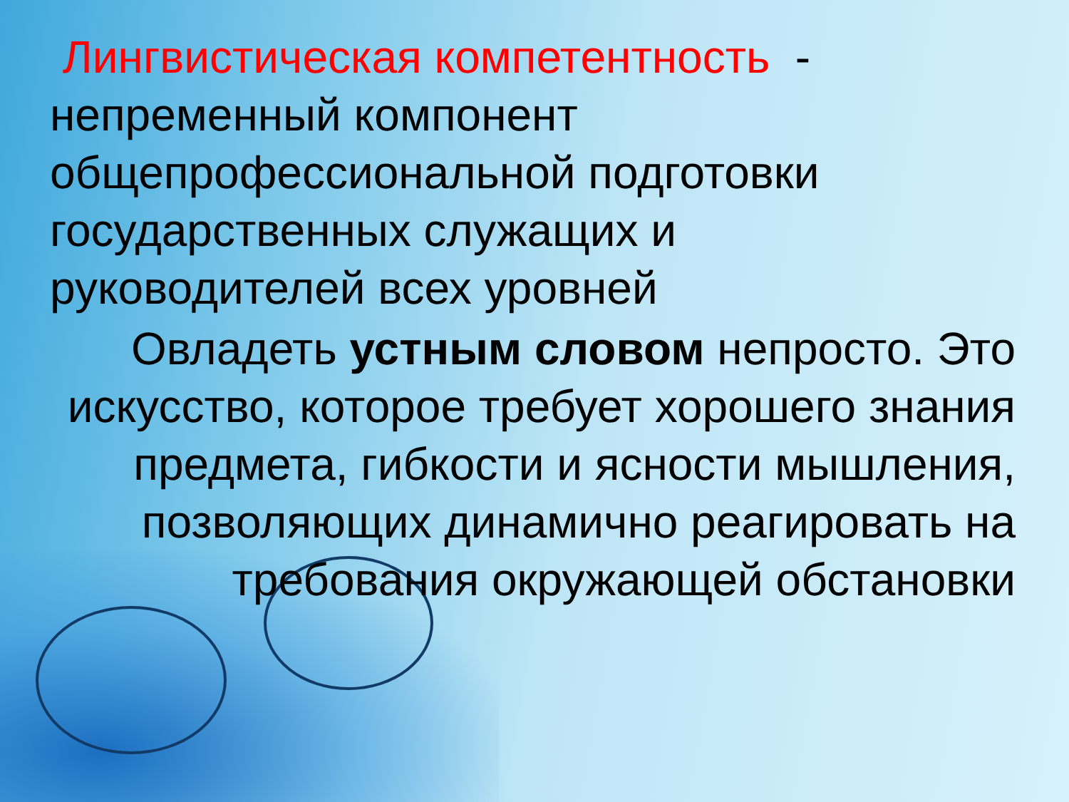Лингвистическая компетентность -
непременный компонент
общепрофессиональной подготовки
государственных служащих и
руководителей всех уровней
Овладеть устным словом непросто. Это искусство, которое требует хорошего знания предмета, гибкости и ясности мышления, позволяющих динамично реагировать на требования окружающей обстановки